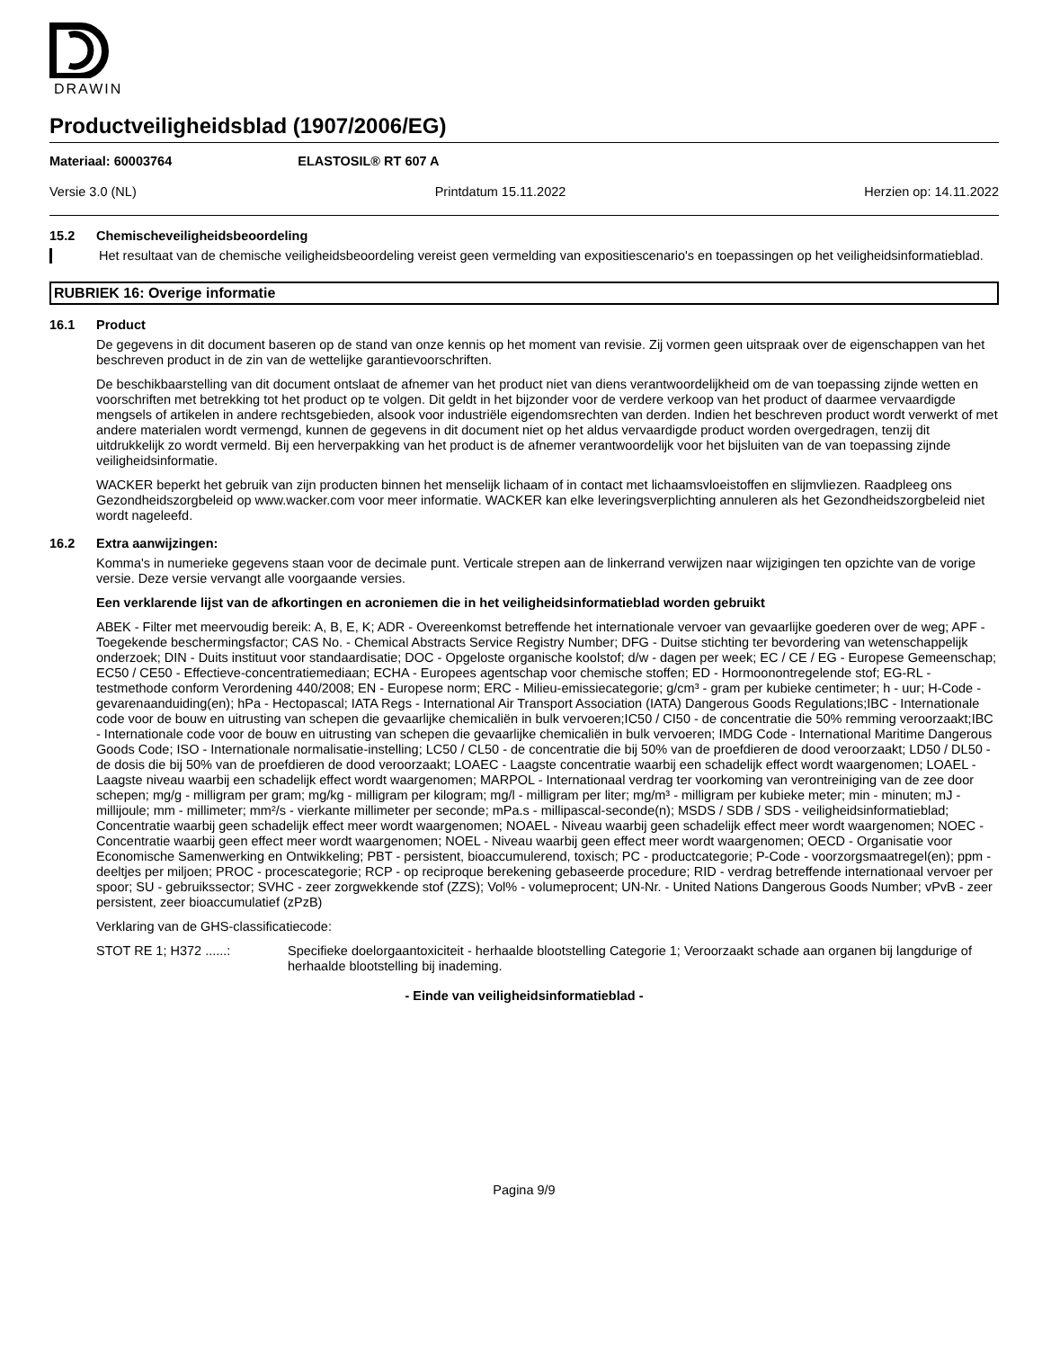DRAWIN
Productveiligheidsblad (1907/2006/EG)
Materiaal: 60003764 ELASTOSIL® RT 607 A
Versie 3.0 (NL) Printdatum 15.11.2022 Herzien op: 14.11.2022
15.2 Chemischeveiligheidsbeoordeling
Het resultaat van de chemische veiligheidsbeoordeling vereist geen vermelding van expositiescenario's en toepassingen op het veiligheidsinformatieblad.
RUBRIEK 16: Overige informatie
16.1 Product
De gegevens in dit document baseren op de stand van onze kennis op het moment van revisie. Zij vormen geen uitspraak over de eigenschappen van het beschreven product in de zin van de wettelijke garantievoorschriften.
De beschikbaarstelling van dit document ontslaat de afnemer van het product niet van diens verantwoordelijkheid om de van toepassing zijnde wetten en voorschriften met betrekking tot het product op te volgen. Dit geldt in het bijzonder voor de verdere verkoop van het product of daarmee vervaardigde mengsels of artikelen in andere rechtsgebieden, alsook voor industriële eigendomsrechten van derden. Indien het beschreven product wordt verwerkt of met andere materialen wordt vermengd, kunnen de gegevens in dit document niet op het aldus vervaardigde product worden overgedragen, tenzij dit uitdrukkelijk zo wordt vermeld. Bij een herverpakking van het product is de afnemer verantwoordelijk voor het bijsluiten van de van toepassing zijnde veiligheidsinformatie.
WACKER beperkt het gebruik van zijn producten binnen het menselijk lichaam of in contact met lichaamsvloeistoffen en slijmvliezen. Raadpleeg ons Gezondheidszorgbeleid op www.wacker.com voor meer informatie. WACKER kan elke leveringsverplichting annuleren als het Gezondheidszorgbeleid niet wordt nageleefd.
16.2 Extra aanwijzingen:
Komma's in numerieke gegevens staan voor de decimale punt. Verticale strepen aan de linkerrand verwijzen naar wijzigingen ten opzichte van de vorige versie. Deze versie vervangt alle voorgaande versies.
Een verklarende lijst van de afkortingen en acroniemen die in het veiligheidsinformatieblad worden gebruikt
ABEK - Filter met meervoudig bereik: A, B, E, K; ADR - Overeenkomst betreffende het internationale vervoer van gevaarlijke goederen over de weg; APF - Toegekende beschermingsfactor; CAS No. - Chemical Abstracts Service Registry Number; DFG - Duitse stichting ter bevordering van wetenschappelijk onderzoek; DIN - Duits instituut voor standaardisatie; DOC - Opgeloste organische koolstof; d/w - dagen per week; EC / CE / EG - Europese Gemeenschap; EC50 / CE50 - Effectieve-concentratiemediaan; ECHA - Europees agentschap voor chemische stoffen; ED - Hormoonontregelende stof; EG-RL - testmethode conform Verordening 440/2008; EN - Europese norm; ERC - Milieu-emissiecategorie; g/cm³ - gram per kubieke centimeter; h - uur; H-Code - gevarenaanduiding(en); hPa - Hectopascal; IATA Regs - International Air Transport Association (IATA) Dangerous Goods Regulations;IBC - Internationale code voor de bouw en uitrusting van schepen die gevaarlijke chemicaliën in bulk vervoeren;IC50 / CI50 - de concentratie die 50% remming veroorzaakt;IBC - Internationale code voor de bouw en uitrusting van schepen die gevaarlijke chemicaliën in bulk vervoeren; IMDG Code - International Maritime Dangerous Goods Code; ISO - Internationale normalisatie-instelling; LC50 / CL50 - de concentratie die bij 50% van de proefdieren de dood veroorzaakt; LD50 / DL50 - de dosis die bij 50% van de proefdieren de dood veroorzaakt; LOAEC - Laagste concentratie waarbij een schadelijk effect wordt waargenomen; LOAEL - Laagste niveau waarbij een schadelijk effect wordt waargenomen; MARPOL - Internationaal verdrag ter voorkoming van verontreiniging van de zee door schepen; mg/g - milligram per gram; mg/kg - milligram per kilogram; mg/l - milligram per liter; mg/m³ - milligram per kubieke meter; min - minuten; mJ - millijoule; mm - millimeter; mm²/s - vierkante millimeter per seconde; mPa.s - millipascal-seconde(n); MSDS / SDB / SDS - veiligheidsinformatieblad; Concentratie waarbij geen schadelijk effect meer wordt waargenomen; NOAEL - Niveau waarbij geen schadelijk effect meer wordt waargenomen; NOEC - Concentratie waarbij geen effect meer wordt waargenomen; NOEL - Niveau waarbij geen effect meer wordt waargenomen; OECD - Organisatie voor Economische Samenwerking en Ontwikkeling; PBT - persistent, bioaccumulerend, toxisch; PC - productcategorie; P-Code - voorzorgsmaatregel(en); ppm - deeltjes per miljoen; PROC - procescategorie; RCP - op reciproque berekening gebaseerde procedure; RID - verdrag betreffende internationaal vervoer per spoor; SU - gebruikssector; SVHC - zeer zorgwekkende stof (ZZS); Vol% - volumeprocent; UN-Nr. - United Nations Dangerous Goods Number; vPvB - zeer persistent, zeer bioaccumulatief (zPzB)
Verklaring van de GHS-classificatiecode:
STOT RE 1; H372 ......:
Specifieke doelorgaantoxiciteit - herhaalde blootstelling Categorie 1; Veroorzaakt schade aan organen bij langdurige of herhaalde blootstelling bij inademing.
- Einde van veiligheidsinformatieblad -
Pagina 9/9